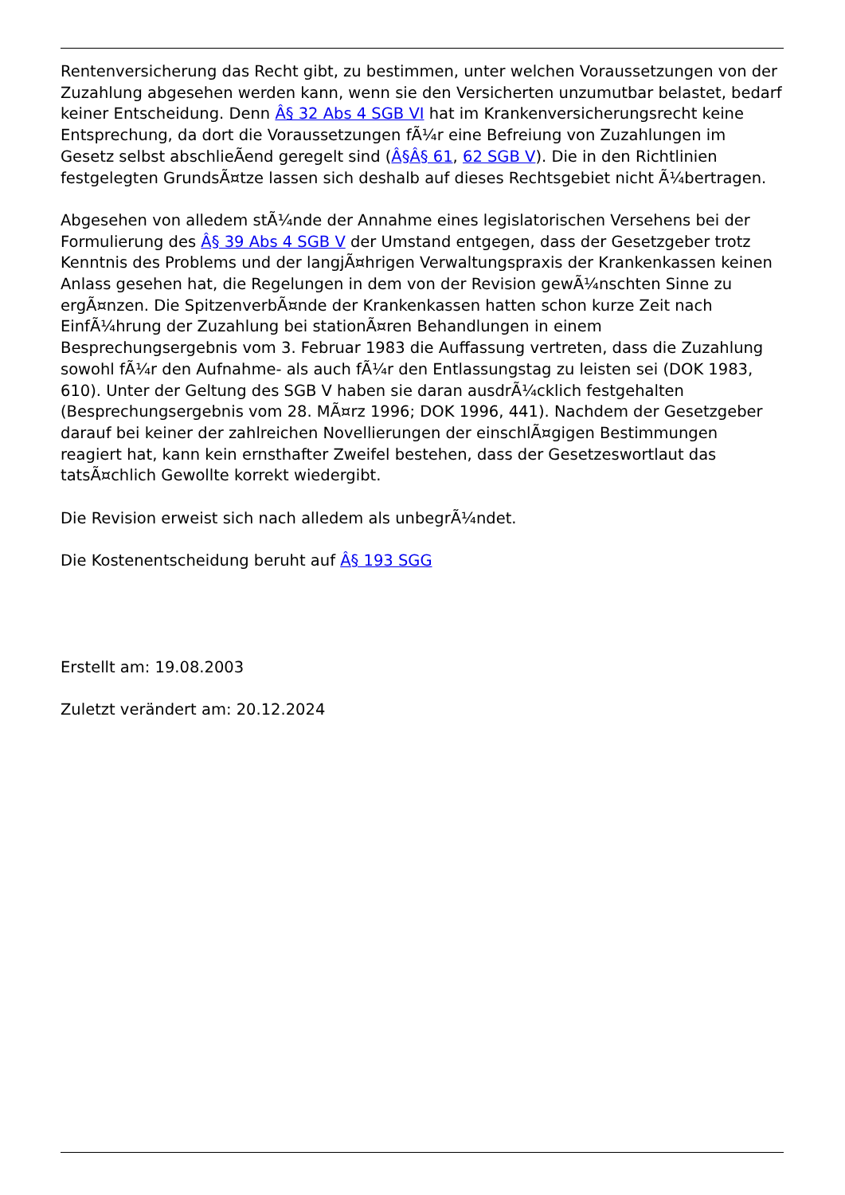Rentenversicherung das Recht gibt, zu bestimmen, unter welchen Voraussetzungen von der Zuzahlung abgesehen werden kann, wenn sie den Versicherten unzumutbar belastet, bedarf keiner Entscheidung. Denn Â§ 32 Abs 4 SGB VI hat im Krankenversicherungsrecht keine Entsprechung, da dort die Voraussetzungen fÃ¼r eine Befreiung von Zuzahlungen im Gesetz selbst abschlieÃend geregelt sind (Â§Â§ 61, 62 SGB V). Die in den Richtlinien festgelegten GrundsÃ¤tze lassen sich deshalb auf dieses Rechtsgebiet nicht Ã¼bertragen.
Abgesehen von alledem stÃ¼nde der Annahme eines legislatorischen Versehens bei der Formulierung des Â§ 39 Abs 4 SGB V der Umstand entgegen, dass der Gesetzgeber trotz Kenntnis des Problems und der langjÃ¤hrigen Verwaltungspraxis der Krankenkassen keinen Anlass gesehen hat, die Regelungen in dem von der Revision gewÃ¼nschten Sinne zu ergÃ¤nzen. Die SpitzenverbÃ¤nde der Krankenkassen hatten schon kurze Zeit nach EinfÃ¼hrung der Zuzahlung bei stationÃ¤ren Behandlungen in einem Besprechungsergebnis vom 3. Februar 1983 die Auffassung vertreten, dass die Zuzahlung sowohl fÃ¼r den Aufnahme- als auch fÃ¼r den Entlassungstag zu leisten sei (DOK 1983, 610). Unter der Geltung des SGB V haben sie daran ausdrÃ¼cklich festgehalten (Besprechungsergebnis vom 28. MÃ¤rz 1996; DOK 1996, 441). Nachdem der Gesetzgeber darauf bei keiner der zahlreichen Novellierungen der einschlÃ¤gigen Bestimmungen reagiert hat, kann kein ernsthafter Zweifel bestehen, dass der Gesetzeswortlaut das tatsÃ¤chlich Gewollte korrekt wiedergibt.
Die Revision erweist sich nach alledem als unbegrÃ¼ndet.
Die Kostenentscheidung beruht auf Â§ 193 SGG
Erstellt am: 19.08.2003
Zuletzt verändert am: 20.12.2024